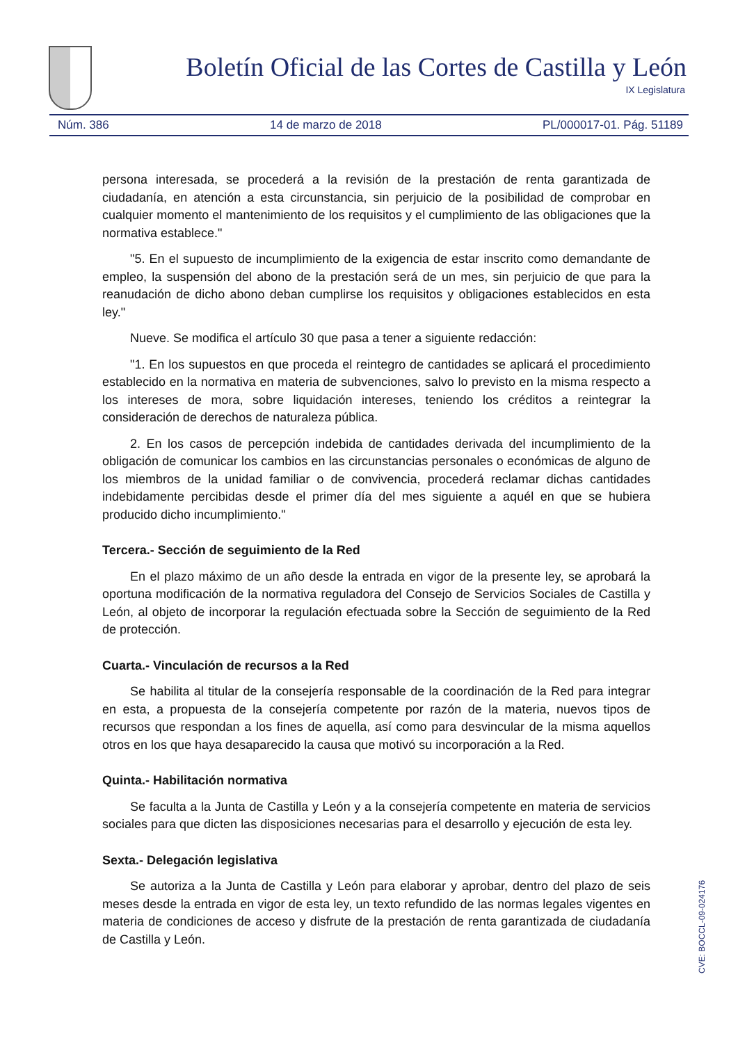Boletín Oficial de las Cortes de Castilla y León
IX Legislatura
Núm. 386 14 de marzo de 2018 PL/000017-01. Pág. 51189
persona interesada, se procederá a la revisión de la prestación de renta garantizada de ciudadanía, en atención a esta circunstancia, sin perjuicio de la posibilidad de comprobar en cualquier momento el mantenimiento de los requisitos y el cumplimiento de las obligaciones que la normativa establece."
"5. En el supuesto de incumplimiento de la exigencia de estar inscrito como demandante de empleo, la suspensión del abono de la prestación será de un mes, sin perjuicio de que para la reanudación de dicho abono deban cumplirse los requisitos y obligaciones establecidos en esta ley."
Nueve. Se modifica el artículo 30 que pasa a tener a siguiente redacción:
"1. En los supuestos en que proceda el reintegro de cantidades se aplicará el procedimiento establecido en la normativa en materia de subvenciones, salvo lo previsto en la misma respecto a los intereses de mora, sobre liquidación intereses, teniendo los créditos a reintegrar la consideración de derechos de naturaleza pública.
2. En los casos de percepción indebida de cantidades derivada del incumplimiento de la obligación de comunicar los cambios en las circunstancias personales o económicas de alguno de los miembros de la unidad familiar o de convivencia, procederá reclamar dichas cantidades indebidamente percibidas desde el primer día del mes siguiente a aquél en que se hubiera producido dicho incumplimiento."
Tercera.- Sección de seguimiento de la Red
En el plazo máximo de un año desde la entrada en vigor de la presente ley, se aprobará la oportuna modificación de la normativa reguladora del Consejo de Servicios Sociales de Castilla y León, al objeto de incorporar la regulación efectuada sobre la Sección de seguimiento de la Red de protección.
Cuarta.- Vinculación de recursos a la Red
Se habilita al titular de la consejería responsable de la coordinación de la Red para integrar en esta, a propuesta de la consejería competente por razón de la materia, nuevos tipos de recursos que respondan a los fines de aquella, así como para desvincular de la misma aquellos otros en los que haya desaparecido la causa que motivó su incorporación a la Red.
Quinta.- Habilitación normativa
Se faculta a la Junta de Castilla y León y a la consejería competente en materia de servicios sociales para que dicten las disposiciones necesarias para el desarrollo y ejecución de esta ley.
Sexta.- Delegación legislativa
Se autoriza a la Junta de Castilla y León para elaborar y aprobar, dentro del plazo de seis meses desde la entrada en vigor de esta ley, un texto refundido de las normas legales vigentes en materia de condiciones de acceso y disfrute de la prestación de renta garantizada de ciudadanía de Castilla y León.
CVE: BOCCL-09-024176